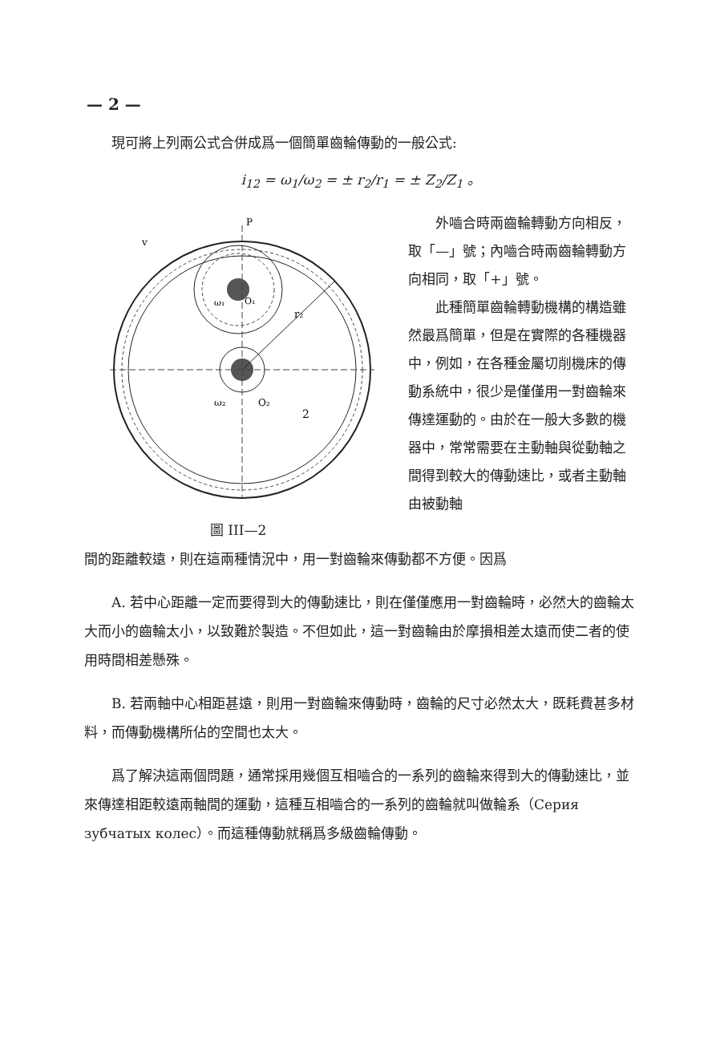— 2 —
現可將上列兩公式合併成爲一個簡單齒輪傳動的一般公式:
i<sub>12</sub> = ω<sub>1</sub>/ω<sub>2</sub> = ± r<sub>2</sub>/r<sub>1</sub> = ± Z<sub>2</sub>/Z<sub>1</sub> 。
r₂
2
ω₂
O₂
ω₁
O₁
P
v
圖 III—2
外嚙合時兩齒輪轉動方向相反，取「—」號；內嚙合時兩齒輪轉動方向相同，取「+」號。
此種簡單齒輪轉動機構的構造雖然最爲簡單，但是在實際的各種機器中，例如，在各種金屬切削機床的傳動系統中，很少是僅僅用一對齒輪來傳達運動的。由於在一般大多數的機器中，常常需要在主動軸與從動軸之間得到較大的傳動速比，或者主動軸由被動軸
間的距離較遠，則在這兩種情況中，用一對齒輪來傳動都不方便。因爲
A. 若中心距離一定而要得到大的傳動速比，則在僅僅應用一對齒輪時，必然大的齒輪太大而小的齒輪太小，以致難於製造。不但如此，這一對齒輪由於摩損相差太遠而使二者的使用時間相差懸殊。
B. 若兩軸中心相距甚遠，則用一對齒輪來傳動時，齒輪的尺寸必然太大，既耗費甚多材料，而傳動機構所佔的空間也太大。
爲了解決這兩個問題，通常採用幾個互相嚙合的一系列的齒輪來得到大的傳動速比，並來傳達相距較遠兩軸間的運動，這種互相嚙合的一系列的齒輪就叫做輪系（Серия зубчатых колес）。而這種傳動就稱爲多級齒輪傳動。